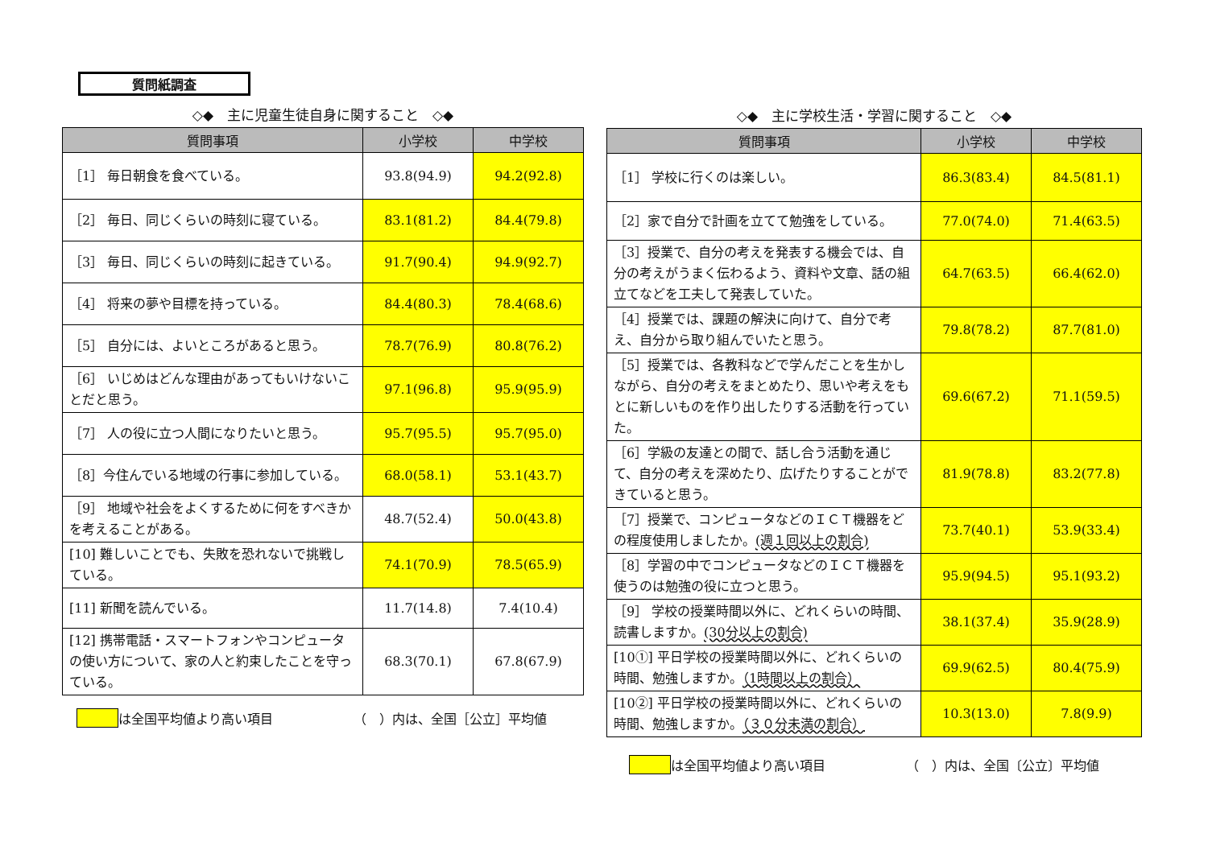質問紙調査
◇◆　主に児童生徒自身に関すること　◇◆
| 質問事項 | 小学校 | 中学校 |
| --- | --- | --- |
| ［1］ 毎日朝食を食べている。 | 93.8(94.9) | 94.2(92.8) |
| ［2］ 毎日、同じくらいの時刻に寝ている。 | 83.1(81.2) | 84.4(79.8) |
| ［3］ 毎日、同じくらいの時刻に起きている。 | 91.7(90.4) | 94.9(92.7) |
| ［4］ 将来の夢や目標を持っている。 | 84.4(80.3) | 78.4(68.6) |
| ［5］ 自分には、よいところがあると思う。 | 78.7(76.9) | 80.8(76.2) |
| ［6］ いじめはどんな理由があってもいけないことだと思う。 | 97.1(96.8) | 95.9(95.9) |
| ［7］ 人の役に立つ人間になりたいと思う。 | 95.7(95.5) | 95.7(95.0) |
| ［8］今住んでいる地域の行事に参加している。 | 68.0(58.1) | 53.1(43.7) |
| ［9］ 地域や社会をよくするために何をすべきかを考えることがある。 | 48.7(52.4) | 50.0(43.8) |
| [10] 難しいことでも、失敗を恐れないで挑戦している。 | 74.1(70.9) | 78.5(65.9) |
| [11] 新聞を読んでいる。 | 11.7(14.8) | 7.4(10.4) |
| [12] 携帯電話・スマートフォンやコンピュータの使い方について、家の人と約束したことを守っている。 | 68.3(70.1) | 67.8(67.9) |
は全国平均値より高い項目 （　）内は、全国［公立］平均値
◇◆　主に学校生活・学習に関すること　◇◆
| 質問事項 | 小学校 | 中学校 |
| --- | --- | --- |
| ［1］ 学校に行くのは楽しい。 | 86.3(83.4) | 84.5(81.1) |
| ［2］家で自分で計画を立てて勉強をしている。 | 77.0(74.0) | 71.4(63.5) |
| ［3］授業で、自分の考えを発表する機会では、自分の考えがうまく伝わるよう、資料や文章、話の組立てなどを工夫して発表していた。 | 64.7(63.5) | 66.4(62.0) |
| ［4］授業では、課題の解決に向けて、自分で考え、自分から取り組んでいたと思う。 | 79.8(78.2) | 87.7(81.0) |
| ［5］授業では、各教科などで学んだことを生かしながら、自分の考えをまとめたり、思いや考えをもとに新しいものを作り出したりする活動を行っていた。 | 69.6(67.2) | 71.1(59.5) |
| ［6］学級の友達との間で、話し合う活動を通じて、自分の考えを深めたり、広げたりすることができていると思う。 | 81.9(78.8) | 83.2(77.8) |
| ［7］授業で、コンピュータなどのＩＣＴ機器をどの程度使用しましたか。 (週１回以上の割合) | 73.7(40.1) | 53.9(33.4) |
| ［8］学習の中でコンピュータなどのＩＣＴ機器を使うのは勉強の役に立つと思う。 | 95.9(94.5) | 95.1(93.2) |
| ［9］ 学校の授業時間以外に、どれくらいの時間、読書しますか。 (30分以上の割合) | 38.1(37.4) | 35.9(28.9) |
| [10①] 平日学校の授業時間以外に、どれくらいの時間、勉強しますか。 （1時間以上の割合） | 69.9(62.5) | 80.4(75.9) |
| [10②] 平日学校の授業時間以外に、どれくらいの時間、勉強しますか。 （３０分未満の割合） | 10.3(13.0) | 7.8(9.9) |
は全国平均値より高い項目 （　）内は、全国〔公立〕平均値